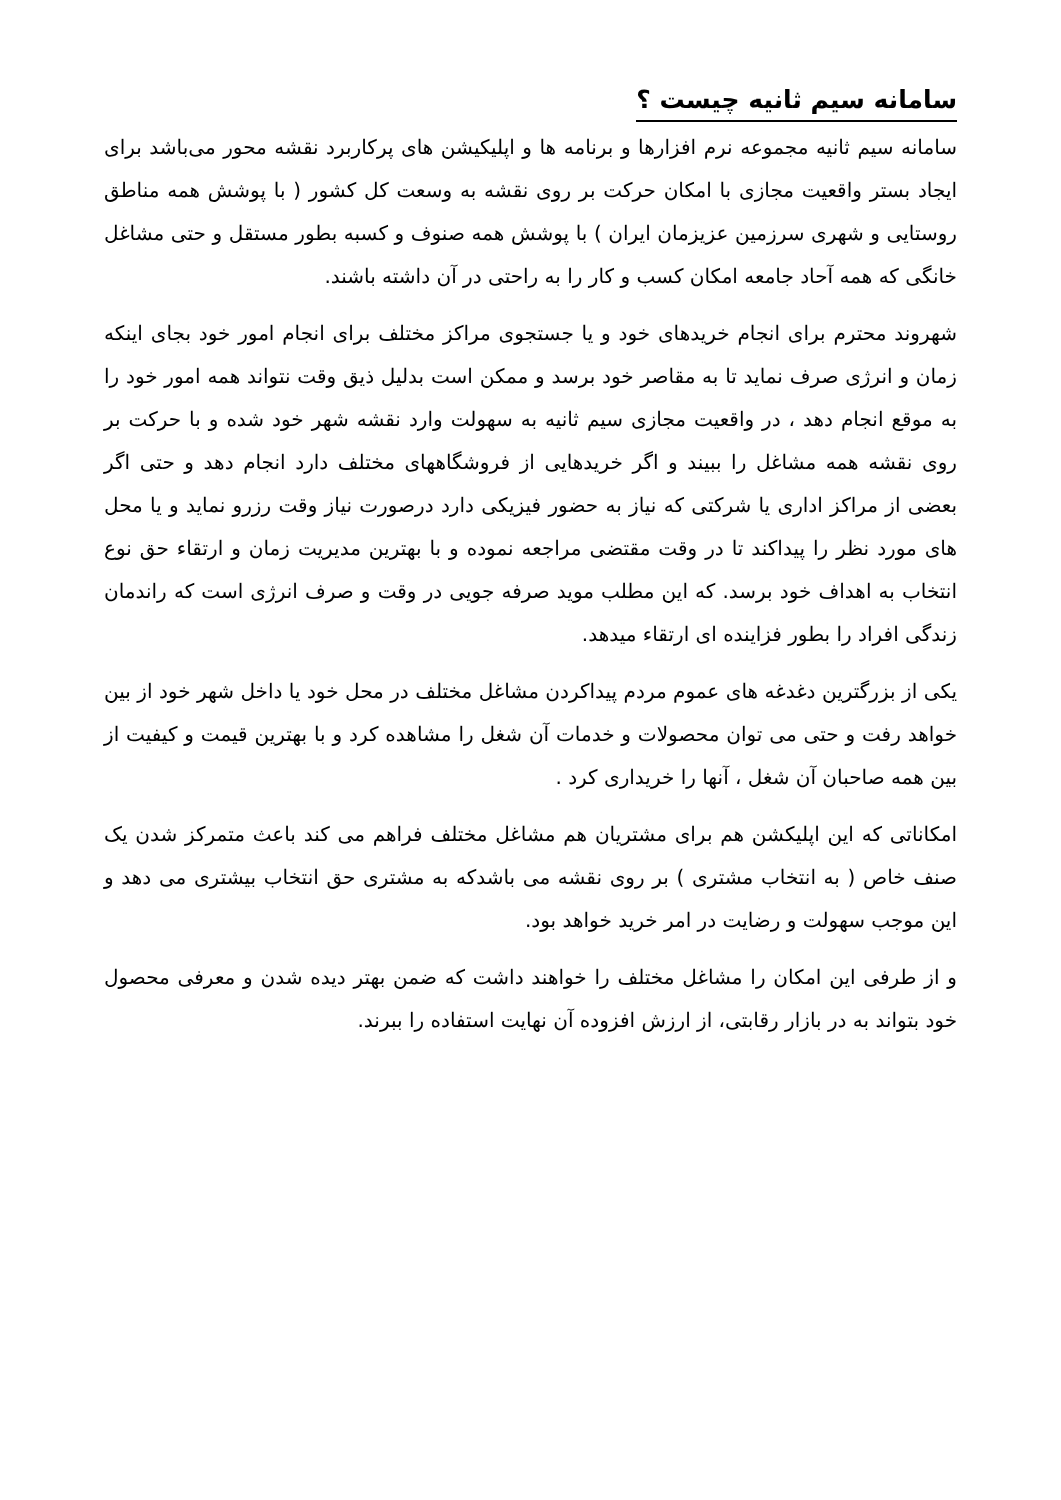سامانه سیم ثانیه چیست ؟
سامانه سیم ثانیه مجموعه نرم افزارها و برنامه ها و اپلیکیشن های پرکاربرد نقشه محور می‌باشد برای ایجاد بستر واقعیت مجازی با امکان حرکت بر روی نقشه به وسعت کل کشور ( با پوشش همه مناطق روستایی و شهری سرزمین عزیزمان ایران ) با پوشش همه صنوف و کسبه بطور مستقل و حتی مشاغل خانگی که همه آحاد جامعه امکان کسب و کار را به راحتی در آن داشته باشند.
شهروند محترم برای انجام خریدهای خود و یا جستجوی مراکز مختلف برای انجام امور خود بجای اینکه زمان و انرژی صرف نماید تا به مقاصر خود برسد و ممکن است بدلیل ذیق وقت نتواند همه امور خود را به موقع انجام دهد ، در واقعیت مجازی سیم ثانیه به سهولت وارد نقشه شهر خود شده و با حرکت بر روی نقشه همه مشاغل را ببیند و اگر خریدهایی از فروشگاههای مختلف دارد انجام دهد و حتی اگر بعضی از مراکز اداری یا شرکتی که نیاز به حضور فیزیکی دارد درصورت نیاز وقت رزرو نماید و یا محل های مورد نظر را پیداکند تا در وقت مقتضی مراجعه نموده و با بهترین مدیریت زمان و ارتقاء حق نوع انتخاب به اهداف خود برسد. که این مطلب موید صرفه جویی در وقت و صرف انرژی است که راندمان زندگی افراد را بطور فزاینده ای ارتقاء میدهد.
یکی از بزرگترین دغدغه های عموم مردم پیداکردن مشاغل مختلف در محل خود یا داخل شهر خود از بین خواهد رفت و حتی می توان محصولات و خدمات آن شغل را مشاهده کرد و با بهترین قیمت و کیفیت از بین همه صاحبان آن شغل ، آنها را خریداری کرد .
امکاناتی که این اپلیکشن هم برای مشتریان هم مشاغل مختلف فراهم می کند باعث متمرکز شدن یک صنف خاص ( به انتخاب مشتری ) بر روی نقشه می باشدکه به مشتری حق انتخاب بیشتری می دهد و این موجب سهولت و رضایت در امر خرید خواهد بود.
و از طرفی این امکان را مشاغل مختلف را خواهند داشت که ضمن بهتر دیده شدن و معرفی محصول خود بتواند به در بازار رقابتی، از ارزش افزوده آن نهایت استفاده را ببرند.